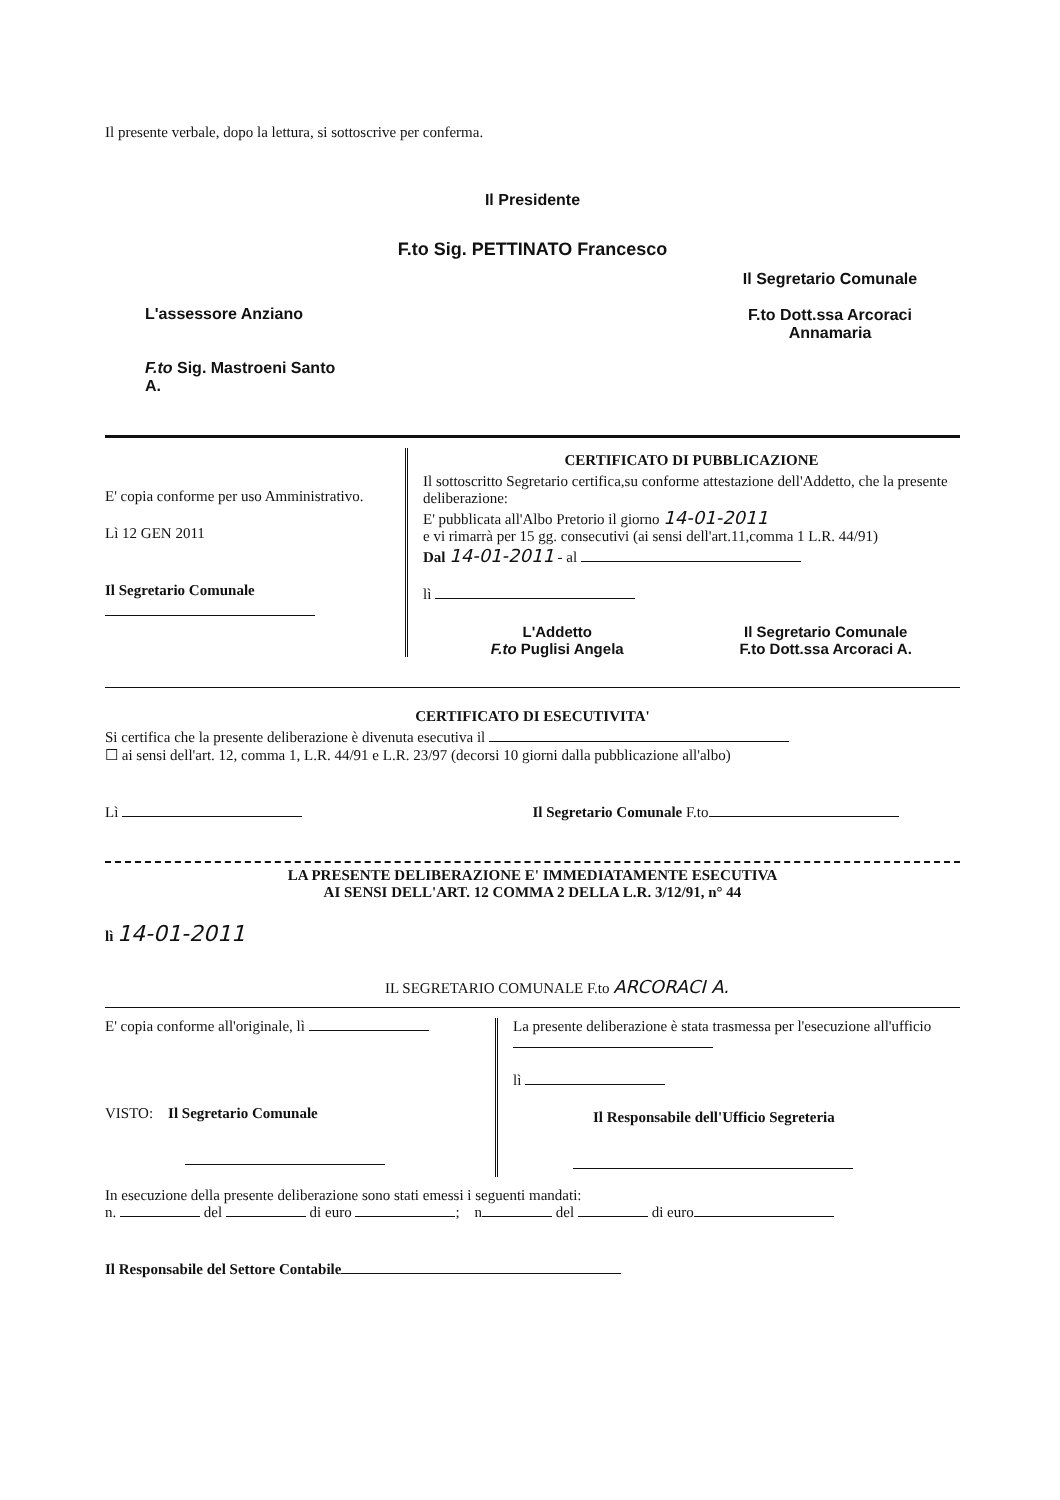Il presente verbale, dopo la lettura, si sottoscrive per conferma.
Il Presidente
F.to Sig. PETTINATO Francesco
L'assessore Anziano
F.to Sig. Mastroeni Santo
A.
Il Segretario Comunale
F.to Dott.ssa Arcoraci
Annamaria
E' copia conforme per uso Amministrativo.
Lì 12 GEN 2011
Il Segretario Comunale
CERTIFICATO DI PUBBLICAZIONE
Il sottoscritto Segretario certifica,su conforme attestazione dell'Addetto, che la presente deliberazione:
E' pubblicata all'Albo Pretorio il giorno 14-01-2011
e vi rimarrà per 15 gg. consecutivi (ai sensi dell'art.11,comma 1 L.R. 44/91)
Dal 14-01-2011 - al
lì
L'Addetto
F.to Puglisi Angela
Il Segretario Comunale
F.to Dott.ssa Arcoraci A.
CERTIFICATO DI ESECUTIVITA'
Si certifica che la presente deliberazione è divenuta esecutiva il
☐ ai sensi dell'art. 12, comma 1, L.R. 44/91 e L.R. 23/97 (decorsi 10 giorni dalla pubblicazione all'albo)
Lì Il Segretario Comunale F.to
LA PRESENTE DELIBERAZIONE E' IMMEDIATAMENTE ESECUTIVA
AI SENSI DELL'ART. 12 COMMA 2 DELLA L.R. 3/12/91, n° 44
lì 14-01-2011
IL SEGRETARIO COMUNALE F.to ARCORACI A.
E' copia conforme all'originale, lì
VISTO: Il Segretario Comunale
La presente deliberazione è stata trasmessa per l'esecuzione all'ufficio
lì
Il Responsabile dell'Ufficio Segreteria
In esecuzione della presente deliberazione sono stati emessi i seguenti mandati:
n. del di euro ; n del di euro
Il Responsabile del Settore Contabile